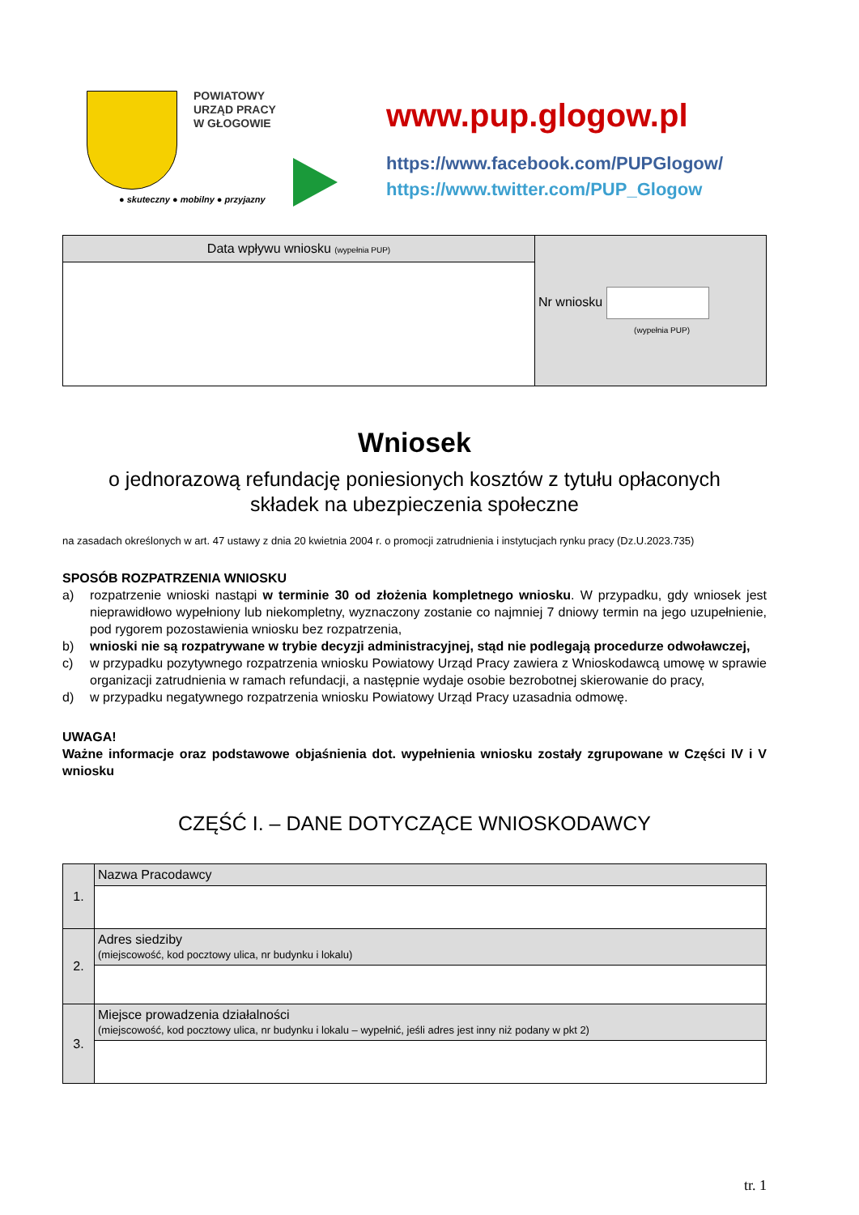POWIATOWY
URZĄD PRACY
W GŁOGOWIE
● skuteczny ● mobilny ● przyjazny
www.pup.glogow.pl
https://www.facebook.com/PUPGlogow/
https://www.twitter.com/PUP_Glogow
| Data wpływu wniosku (wypełnia PUP) | Nr wniosku (wypełnia PUP) |
Wniosek
o jednorazową refundację poniesionych kosztów z tytułu opłaconych
składek na ubezpieczenia społeczne
na zasadach określonych w art. 47 ustawy z dnia 20 kwietnia 2004 r. o promocji zatrudnienia i instytucjach rynku pracy (Dz.U.2023.735)
SPOSÓB ROZPATRZENIA WNIOSKU
a) rozpatrzenie wnioski nastąpi w terminie 30 od złożenia kompletnego wniosku. W przypadku, gdy wniosek jest nieprawidłowo wypełniony lub niekompletny, wyznaczony zostanie co najmniej 7 dniowy termin na jego uzupełnienie, pod rygorem pozostawienia wniosku bez rozpatrzenia,
b) wnioski nie są rozpatrywane w trybie decyzji administracyjnej, stąd nie podlegają procedurze odwoławczej,
c) w przypadku pozytywnego rozpatrzenia wniosku Powiatowy Urząd Pracy zawiera z Wnioskodawcą umowę w sprawie organizacji zatrudnienia w ramach refundacji, a następnie wydaje osobie bezrobotnej skierowanie do pracy,
d) w przypadku negatywnego rozpatrzenia wniosku Powiatowy Urząd Pracy uzasadnia odmowę.
UWAGA!
Ważne informacje oraz podstawowe objaśnienia dot. wypełnienia wniosku zostały zgrupowane w Części IV i V wniosku
CZĘŚĆ I. – DANE DOTYCZĄCE WNIOSKODAWCY
| 1. | Nazwa Pracodawcy |
| 2. | Adres siedziby (miejscowość, kod pocztowy ulica, nr budynku i lokalu) |
| 3. | Miejsce prowadzenia działalności (miejscowość, kod pocztowy ulica, nr budynku i lokalu – wypełnić, jeśli adres jest inny niż podany w pkt 2) |
tr. 1